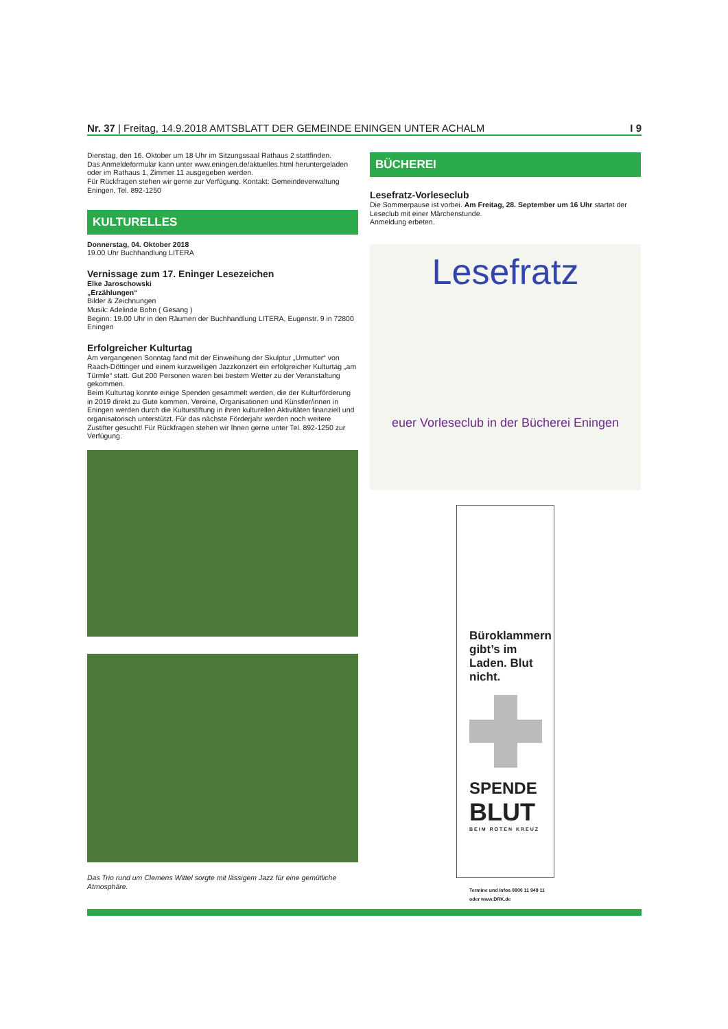Nr. 37 | Freitag, 14.9.2018 AMTSBLATT DER GEMEINDE ENINGEN UNTER ACHALM I 9
Dienstag, den 16. Oktober um 18 Uhr im Sitzungssaal Rathaus 2 stattfinden.
Das Anmeldeformular kann unter www.eningen.de/aktuelles.html heruntergeladen oder im Rathaus 1, Zimmer 11 ausgegeben werden.
Für Rückfragen stehen wir gerne zur Verfügung. Kontakt: Gemeindeverwaltung Eningen, Tel. 892-1250
KULTURELLES
Donnerstag, 04. Oktober 2018
19.00 Uhr Buchhandlung LITERA
Vernissage zum 17. Eninger Lesezeichen
Elke Jaroschowski
„Erzählungen“
Bilder & Zeichnungen
Musik: Adelinde Bohn ( Gesang )
Beginn: 19.00 Uhr in den Räumen der Buchhandlung LITERA, Eugenstr. 9 in 72800 Eningen
Erfolgreicher Kulturtag
Am vergangenen Sonntag fand mit der Einweihung der Skulptur „Urmutter“ von Raach-Döttinger und einem kurzweiligen Jazzkonzert ein erfolgreicher Kulturtag „am Türmle“ statt. Gut 200 Personen waren bei bestem Wetter zu der Veranstaltung gekommen.
Beim Kulturtag konnte einige Spenden gesammelt werden, die der Kulturförderung in 2019 direkt zu Gute kommen. Vereine, Organisationen und Künstler/innen in Eningen werden durch die Kulturstiftung in ihren kulturellen Aktivitäten finanziell und organisatorisch unterstützt. Für das nächste Förderjahr werden noch weitere Zustifter gesucht! Für Rückfragen stehen wir Ihnen gerne unter Tel. 892-1250 zur Verfügung.
Das Trio rund um Clemens Wittel sorgte mit lässigem Jazz für eine gemütliche Atmosphäre.
BÜCHEREI
Lesefratz-Vorleseclub
Die Sommerpause ist vorbei. Am Freitag, 28. September um 16 Uhr startet der Leseclub mit einer Märchenstunde.
Anmeldung erbeten.
Lesefratz
euer Vorleseclub in der Bücherei Eningen
Büroklammern gibt’s im Laden. Blut nicht.
SPENDE
BLUT
BEIM ROTEN KREUZ
Termine und Infos 0800 11 949 11 oder www.DRK.de